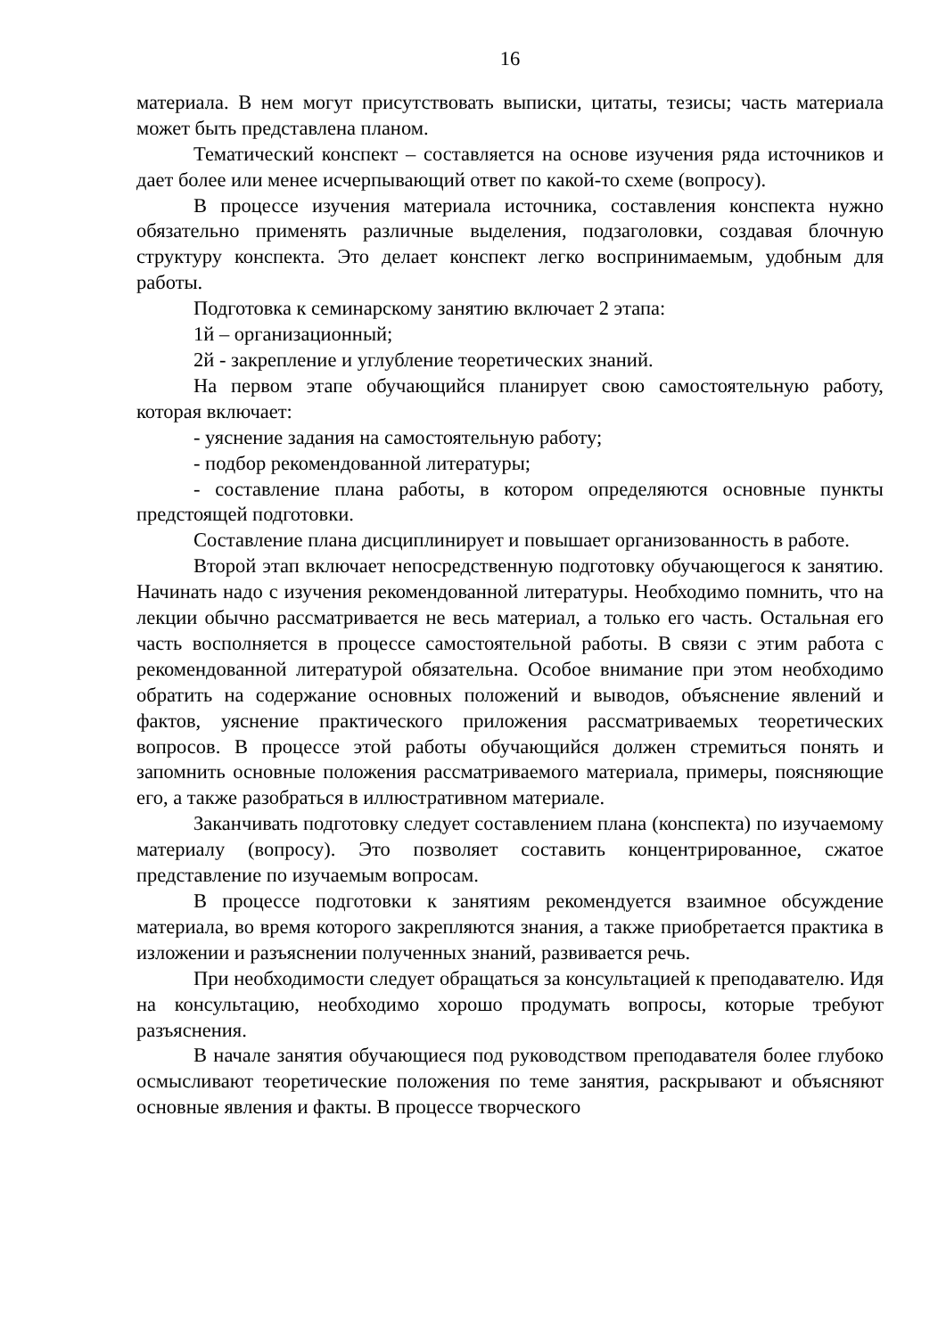16
материала. В нем могут присутствовать выписки, цитаты, тезисы; часть материала может быть представлена планом.
Тематический конспект – составляется на основе изучения ряда источников и дает более или менее исчерпывающий ответ по какой-то схеме (вопросу).
В процессе изучения материала источника, составления конспекта нужно обязательно применять различные выделения, подзаголовки, создавая блочную структуру конспекта. Это делает конспект легко воспринимаемым, удобным для работы.
Подготовка к семинарскому занятию включает 2 этапа:
1й – организационный;
2й - закрепление и углубление теоретических знаний.
На первом этапе обучающийся планирует свою самостоятельную работу, которая включает:
- уяснение задания на самостоятельную работу;
- подбор рекомендованной литературы;
- составление плана работы, в котором определяются основные пункты предстоящей подготовки.
Составление плана дисциплинирует и повышает организованность в работе.
Второй этап включает непосредственную подготовку обучающегося к занятию. Начинать надо с изучения рекомендованной литературы. Необходимо помнить, что на лекции обычно рассматривается не весь материал, а только его часть. Остальная его часть восполняется в процессе самостоятельной работы. В связи с этим работа с рекомендованной литературой обязательна. Особое внимание при этом необходимо обратить на содержание основных положений и выводов, объяснение явлений и фактов, уяснение практического приложения рассматриваемых теоретических вопросов. В процессе этой работы обучающийся должен стремиться понять и запомнить основные положения рассматриваемого материала, примеры, поясняющие его, а также разобраться в иллюстративном материале.
Заканчивать подготовку следует составлением плана (конспекта) по изучаемому материалу (вопросу). Это позволяет составить концентрированное, сжатое представление по изучаемым вопросам.
В процессе подготовки к занятиям рекомендуется взаимное обсуждение материала, во время которого закрепляются знания, а также приобретается практика в изложении и разъяснении полученных знаний, развивается речь.
При необходимости следует обращаться за консультацией к преподавателю. Идя на консультацию, необходимо хорошо продумать вопросы, которые требуют разъяснения.
В начале занятия обучающиеся под руководством преподавателя более глубоко осмысливают теоретические положения по теме занятия, раскрывают и объясняют основные явления и факты. В процессе творческого